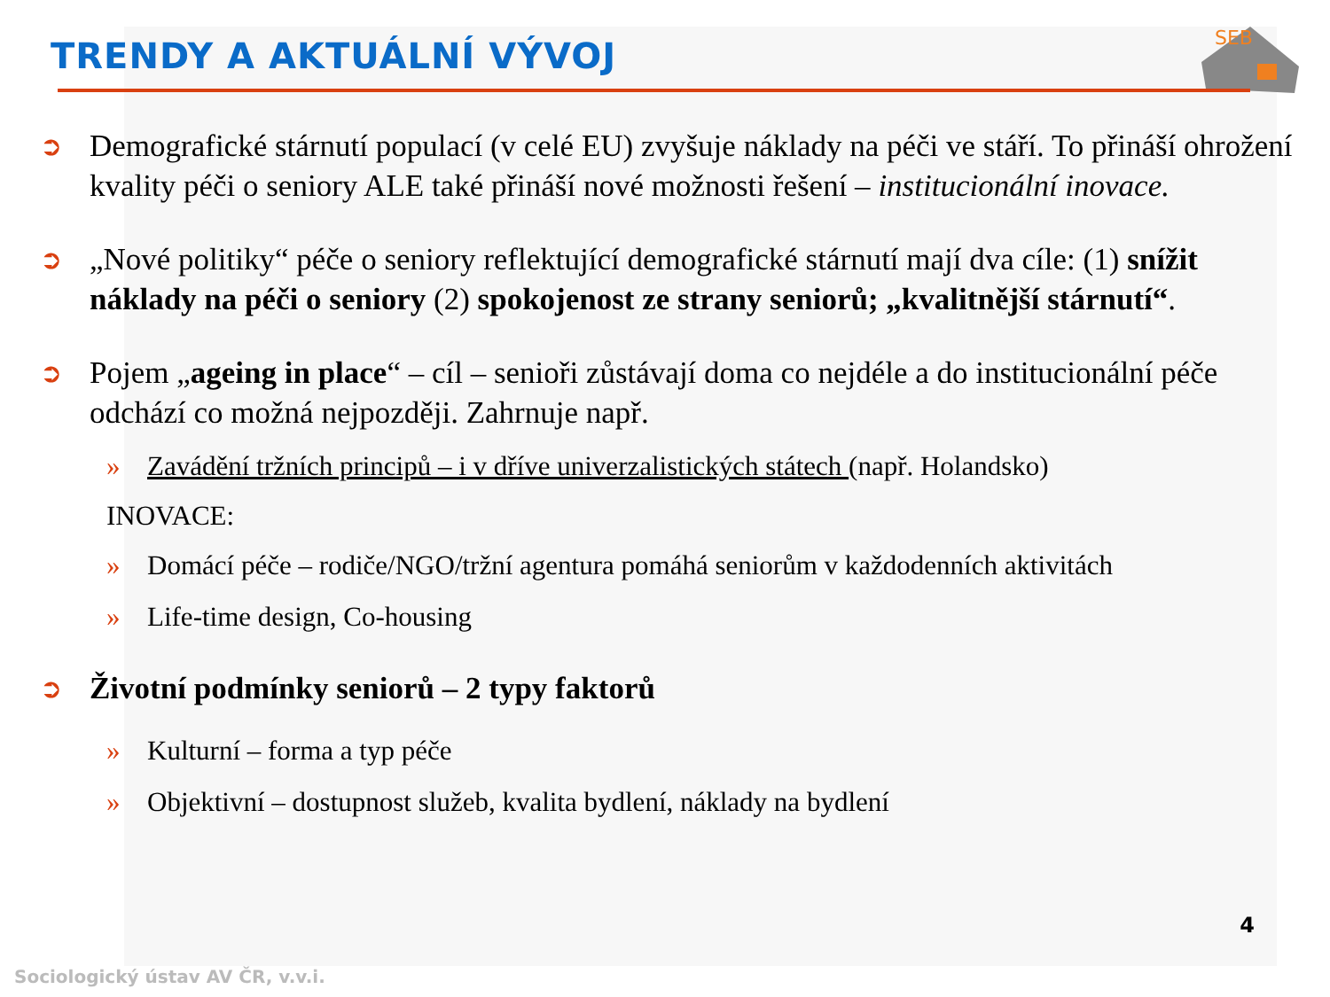SEB
TRENDY A AKTUÁLNÍ VÝVOJ
➲
Demografické stárnutí populací (v celé EU) zvyšuje náklady na péči ve stáří. To přináší ohrožení kvality péči o seniory ALE také přináší nové možnosti řešení – institucionální inovace.
➲
„Nové politiky“ péče o seniory reflektující demografické stárnutí mají dva cíle: (1) snížit náklady na péči o seniory (2) spokojenost ze strany seniorů; „kvalitnější stárnutí“.
➲
Pojem „ageing in place“ – cíl – senioři zůstávají doma co nejdéle a do institucionální péče odchází co možná nejpozději. Zahrnuje např.
» Zavádění tržních principů – i v dříve univerzalistických státech (např. Holandsko)
INOVACE:
» Domácí péče – rodiče/NGO/tržní agentura pomáhá seniorům v každodenních aktivitách
» Life-time design, Co-housing
➲
Životní podmínky seniorů – 2 typy faktorů
» Kulturní – forma a typ péče
» Objektivní – dostupnost služeb, kvalita bydlení, náklady na bydlení
4
Sociologický ústav AV ČR, v.v.i.